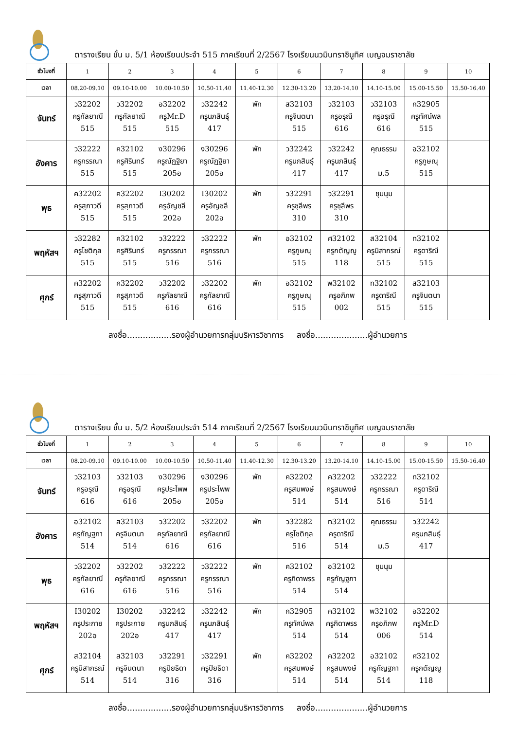ตารางเรียน ชั้น ม. 5/1 ห้องเรียนประจำ 515 ภาคเรียนที่ 2/2567 โรงเรียนนวมินทราชินูทิศ เบญจมราชาลัย
| ชั่วโมงที่ | 1 | 2 | 3 | 4 | 5 | 6 | 7 | 8 | 9 | 10 |
| เวลา | 08.20-09.10 | 09.10-10.00 | 10.00-10.50 | 10.50-11.40 | 11.40-12.30 | 12.30-13.20 | 13.20-14.10 | 14.10-15.00 | 15.00-15.50 | 15.50-16.40 |
| จันทร์ | ว32202 ครูกัลยาณี 515 | ว32202 ครูกัลยาณี 515 | อ32202 ครูMr.D 515 | ว32242 ครูนภสินธุ์ 417 | พัก | ส32103 ครูจินตนา 515 | ว32103 ครูอรุณี 616 | ว32103 ครูอรุณี 616 | ก32905 ครูทัศน์พล 515 | |
| อังคาร | ว32222 ครูกรรณา 515 | ค32102 ครูศิรินทร์ 515 | ง30296 ครูณัฏฐิยา 205อ | ง30296 ครูณัฏฐิยา 205อ | พัก | ว32242 ครูนภสินธุ์ 417 | ว32242 ครูนภสินธุ์ 417 | คุณธรรม ม.5 | อ32102 ครูภูษณุ 515 | |
| พุธ | ค32202 ครูสุภาวดี 515 | ค32202 ครูสุภาวดี 515 | I30202 ครูอัญชลี 202อ | I30202 ครูอัญชลี 202อ | พัก | ว32291 ครูชุลีพร 310 | ว32291 ครูชุลีพร 310 | ชุมนุม | | |
| พฤหัสฯ | ว32282 ครูโชติกุล 515 | ค32102 ครูศิรินทร์ 515 | ว32222 ครูกรรณา 516 | ว32222 ครูกรรณา 516 | พัก | อ32102 ครูภูษณุ 515 | ศ32102 ครูกตัญญู 118 | ส32104 ครูนิสากรณ์ 515 | ท32102 ครูดาริณี 515 | |
| ศุกร์ | ค32202 ครูสุภาวดี 515 | ค32202 ครูสุภาวดี 515 | ว32202 ครูกัลยาณี 616 | ว32202 ครูกัลยาณี 616 | พัก | อ32102 ครูภูษณุ 515 | พ32102 ครูอภิภพ 002 | ท32102 ครูดาริณี 515 | ส32103 ครูจินตนา 515 | |
ลงชื่อ.................รองผู้อำนวยการกลุ่มบริหารวิชาการ ลงชื่อ....................ผู้อำนวยการ
ตารางเรียน ชั้น ม. 5/2 ห้องเรียนประจำ 514 ภาคเรียนที่ 2/2567 โรงเรียนนวมินทราชินูทิศ เบญจมราชาลัย
| ชั่วโมงที่ | 1 | 2 | 3 | 4 | 5 | 6 | 7 | 8 | 9 | 10 |
| เวลา | 08.20-09.10 | 09.10-10.00 | 10.00-10.50 | 10.50-11.40 | 11.40-12.30 | 12.30-13.20 | 13.20-14.10 | 14.10-15.00 | 15.00-15.50 | 15.50-16.40 |
| จันทร์ | ว32103 ครูอรุณี 616 | ว32103 ครูอรุณี 616 | ง30296 ครูประไพพ 205อ | ง30296 ครูประไพพ 205อ | พัก | ค32202 ครูสมพงษ์ 514 | ค32202 ครูสมพงษ์ 514 | ว32222 ครูกรรณา 516 | ท32102 ครูดาริณี 514 | |
| อังคาร | อ32102 ครูกัญฐภา 514 | ส32103 ครูจินตนา 514 | ว32202 ครูกัลยาณี 616 | ว32202 ครูกัลยาณี 616 | พัก | ว32282 ครูโชติกุล 516 | ท32102 ครูดาริณี 514 | คุณธรรม ม.5 | ว32242 ครูนภสินธุ์ 417 | |
| พุธ | ว32202 ครูกัลยาณี 616 | ว32202 ครูกัลยาณี 616 | ว32222 ครูกรรณา 516 | ว32222 ครูกรรณา 516 | พัก | ค32102 ครูภิดาพรร 514 | อ32102 ครูกัญฐภา 514 | ชุมนุม | | |
| พฤหัสฯ | I30202 ครูประกาย 202อ | I30202 ครูประกาย 202อ | ว32242 ครูนภสินธุ์ 417 | ว32242 ครูนภสินธุ์ 417 | พัก | ก32905 ครูทัศน์พล 514 | ค32102 ครูภิดาพรร 514 | พ32102 ครูอภิภพ 006 | อ32202 ครูMr.D 514 | |
| ศุกร์ | ส32104 ครูนิสากรณ์ 514 | ส32103 ครูจินตนา 514 | ว32291 ครูปิยธิดา 316 | ว32291 ครูปิยธิดา 316 | พัก | ค32202 ครูสมพงษ์ 514 | ค32202 ครูสมพงษ์ 514 | อ32102 ครูกัญฐภา 514 | ศ32102 ครูกตัญญู 118 | |
ลงชื่อ.................รองผู้อำนวยการกลุ่มบริหารวิชาการ ลงชื่อ....................ผู้อำนวยการ